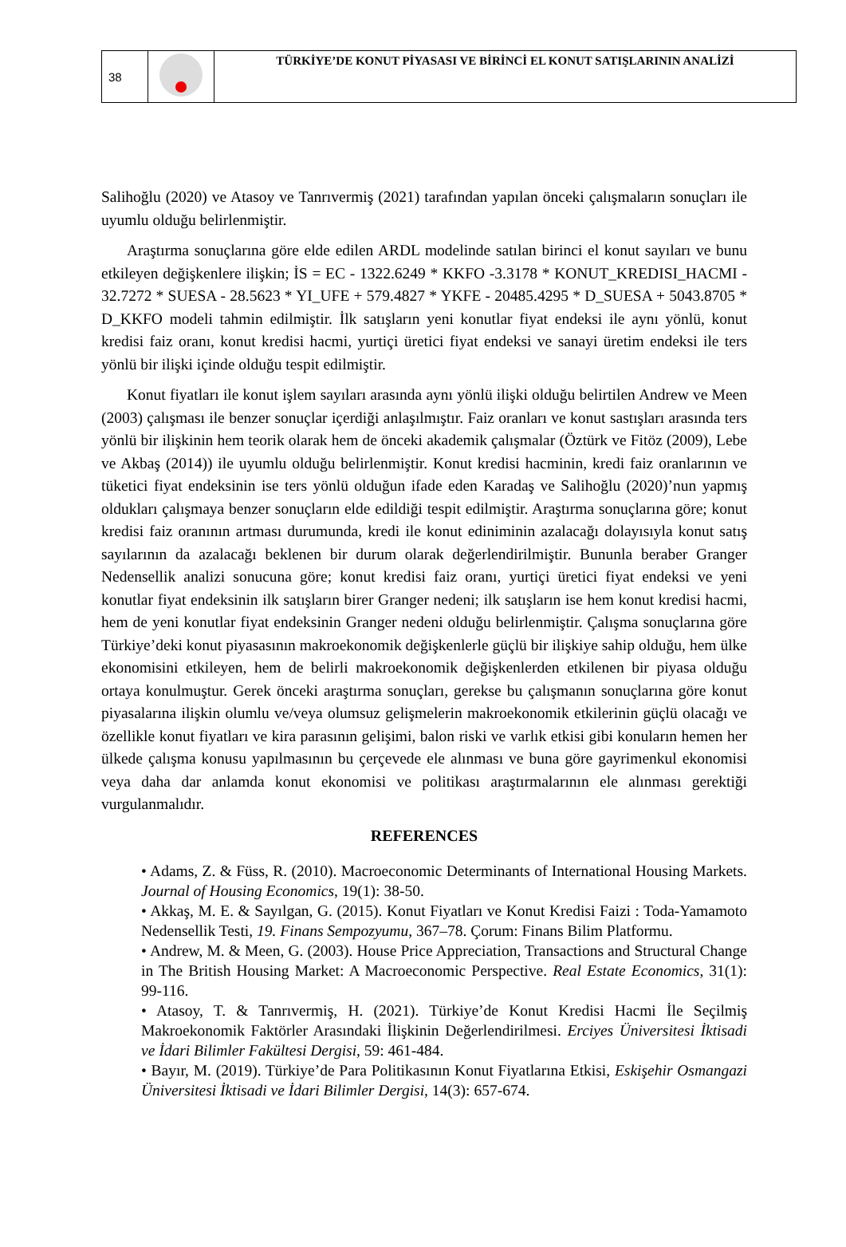| 38 | | TÜRKİYE’DE KONUT PİYASASI VE BİRİNCİ EL KONUT SATIŞLARININ ANALİZİ |
Salihoğlu (2020) ve Atasoy ve Tanrıvermiş (2021) tarafından yapılan önceki çalışmaların sonuçları ile uyumlu olduğu belirlenmiştir.
Araştırma sonuçlarına göre elde edilen ARDL modelinde satılan birinci el konut sayıları ve bunu etkileyen değişkenlere ilişkin; İS = EC - 1322.6249 * KKFO -3.3178 * KONUT_KREDISI_HACMI - 32.7272 * SUESA - 28.5623 * YI_UFE + 579.4827 * YKFE - 20485.4295 * D_SUESA + 5043.8705 * D_KKFO modeli tahmin edilmiştir. İlk satışların yeni konutlar fiyat endeksi ile aynı yönlü, konut kredisi faiz oranı, konut kredisi hacmi, yurtiçi üretici fiyat endeksi ve sanayi üretim endeksi ile ters yönlü bir ilişki içinde olduğu tespit edilmiştir.
Konut fiyatları ile konut işlem sayıları arasında aynı yönlü ilişki olduğu belirtilen Andrew ve Meen (2003) çalışması ile benzer sonuçlar içerdiği anlaşılmıştır. Faiz oranları ve konut sastışları arasında ters yönlü bir ilişkinin hem teorik olarak hem de önceki akademik çalışmalar (Öztürk ve Fitöz (2009), Lebe ve Akbaş (2014)) ile uyumlu olduğu belirlenmiştir. Konut kredisi hacminin, kredi faiz oranlarının ve tüketici fiyat endeksinin ise ters yönlü olduğun ifade eden Karadaş ve Salihoğlu (2020)’nun yapmış oldukları çalışmaya benzer sonuçların elde edildiği tespit edilmiştir. Araştırma sonuçlarına göre; konut kredisi faiz oranının artması durumunda, kredi ile konut ediniminin azalacağı dolayısıyla konut satış sayılarının da azalacağı beklenen bir durum olarak değerlendirilmiştir. Bununla beraber Granger Nedensellik analizi sonucuna göre; konut kredisi faiz oranı, yurtiçi üretici fiyat endeksi ve yeni konutlar fiyat endeksinin ilk satışların birer Granger nedeni; ilk satışların ise hem konut kredisi hacmi, hem de yeni konutlar fiyat endeksinin Granger nedeni olduğu belirlenmiştir. Çalışma sonuçlarına göre Türkiye’deki konut piyasasının makroekonomik değişkenlerle güçlü bir ilişkiye sahip olduğu, hem ülke ekonomisini etkileyen, hem de belirli makroekonomik değişkenlerden etkilenen bir piyasa olduğu ortaya konulmuştur. Gerek önceki araştırma sonuçları, gerekse bu çalışmanın sonuçlarına göre konut piyasalarına ilişkin olumlu ve/veya olumsuz gelişmelerin makroekonomik etkilerinin güçlü olacağı ve özellikle konut fiyatları ve kira parasının gelişimi, balon riski ve varlık etkisi gibi konuların hemen her ülkede çalışma konusu yapılmasının bu çerçevede ele alınması ve buna göre gayrimenkul ekonomisi veya daha dar anlamda konut ekonomisi ve politikası araştırmalarının ele alınması gerektiği vurgulanmalıdır.
REFERENCES
• Adams, Z. & Füss, R. (2010). Macroeconomic Determinants of International Housing Markets. Journal of Housing Economics, 19(1): 38-50.
• Akkaş, M. E. & Sayılgan, G. (2015). Konut Fiyatları ve Konut Kredisi Faizi : Toda-Yamamoto Nedensellik Testi, 19. Finans Sempozyumu, 367–78. Çorum: Finans Bilim Platformu.
• Andrew, M. & Meen, G. (2003). House Price Appreciation, Transactions and Structural Change in The British Housing Market: A Macroeconomic Perspective. Real Estate Economics, 31(1): 99-116.
• Atasoy, T. & Tanrıvermiş, H. (2021). Türkiye’de Konut Kredisi Hacmi İle Seçilmiş Makroekonomik Faktörler Arasındaki İlişkinin Değerlendirilmesi. Erciyes Üniversitesi İktisadi ve İdari Bilimler Fakültesi Dergisi, 59: 461-484.
• Bayır, M. (2019). Türkiye’de Para Politikasının Konut Fiyatlarına Etkisi, Eskişehir Osmangazi Üniversitesi İktisadi ve İdari Bilimler Dergisi, 14(3): 657-674.